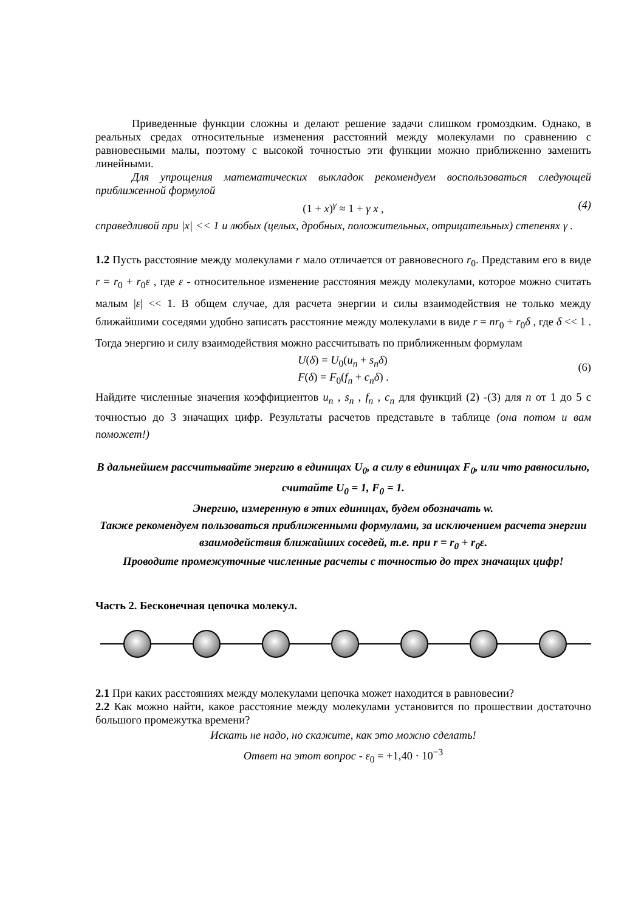Приведенные функции сложны и делают решение задачи слишком громоздким. Однако, в реальных средах относительные изменения расстояний между молекулами по сравнению с равновесными малы, поэтому с высокой точностью эти функции можно приближенно заменить линейными.
Для упрощения математических выкладок рекомендуем воспользоваться следующей приближенной формулой
(1 + x)<sup>γ</sup> ≈ 1 + γ x , (4)
справедливой при |x| << 1 и любых (целых, дробных, положительных, отрицательных) степенях γ .
1.2 Пусть расстояние между молекулами r мало отличается от равновесного r<sub>0</sub>. Представим его в виде r = r<sub>0</sub> + r<sub>0</sub>ε , где ε - относительное изменение расстояния между молекулами, которое можно считать малым |ε| << 1. В общем случае, для расчета энергии и силы взаимодействия не только между ближайшими соседями удобно записать расстояние между молекулами в виде r = nr<sub>0</sub> + r<sub>0</sub>δ , где δ << 1 . Тогда энергию и силу взаимодействия можно рассчитывать по приближенным формулам
U(δ) = U<sub>0</sub>(u<sub>n</sub> + s<sub>n</sub>δ)
F(δ) = F<sub>0</sub>(f<sub>n</sub> + c<sub>n</sub>δ) .
(6)
Найдите численные значения коэффициентов u<sub>n</sub> , s<sub>n</sub> , f<sub>n</sub> , c<sub>n</sub> для функций (2) -(3) для n от 1 до 5 с точностью до 3 значащих цифр. Результаты расчетов представьте в таблице (она потом и вам поможет!)
В дальнейшем рассчитывайте энергию в единицах U<sub>0</sub>, а силу в единицах F<sub>0</sub>, или что равносильно, считайте U<sub>0</sub> = 1, F<sub>0</sub> = 1.
Энергию, измеренную в этих единицах, будем обозначать w.
Также рекомендуем пользоваться приближенными формулами, за исключением расчета энергии взаимодействия ближайших соседей, т.е. при r = r<sub>0</sub> + r<sub>0</sub>ε.
Проводите промежуточные численные расчеты с точностью до трех значащих цифр!
Часть 2. Бесконечная цепочка молекул.
2.1 При каких расстояниях между молекулами цепочка может находится в равновесии?
2.2 Как можно найти, какое расстояние между молекулами установится по прошествии достаточно большого промежутка времени?
Искать не надо, но скажите, как это можно сделать!
Ответ на этот вопрос - ε<sub>0</sub> = +1,40 · 10<sup>−3</sup>